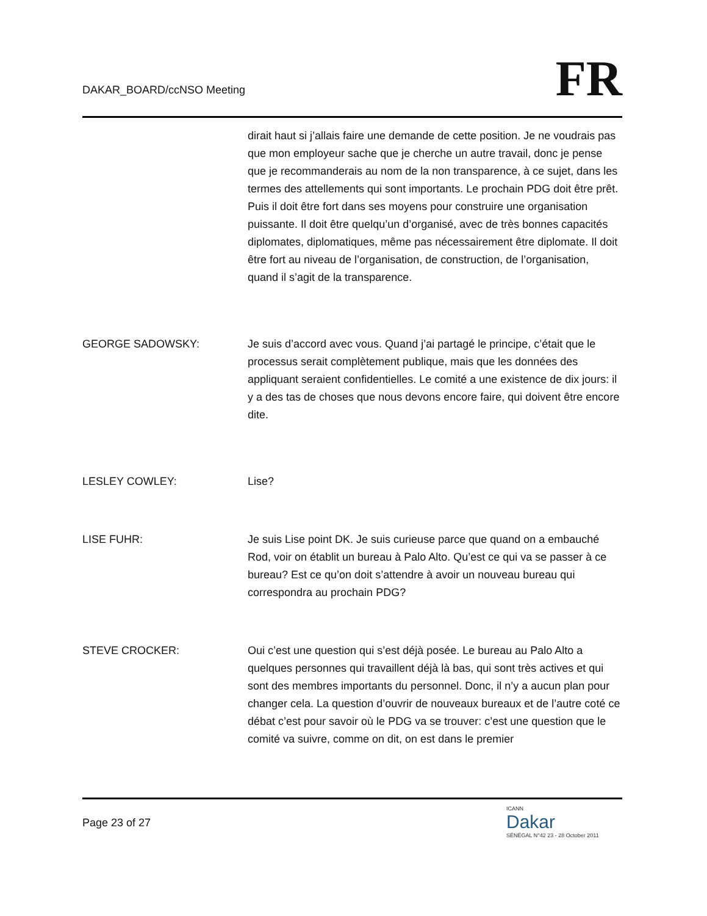DAKAR_BOARD/ccNSO Meeting
FR
dirait haut si j’allais faire une demande de cette position. Je ne voudrais pas que mon employeur sache que je cherche un autre travail, donc je pense que je recommanderais au nom de la non transparence, à ce sujet, dans les termes des attellements qui sont importants. Le prochain PDG doit être prêt. Puis il doit être fort dans ses moyens pour construire une organisation puissante. Il doit être quelqu’un d’organisé, avec de très bonnes capacités diplomates, diplomatiques, même pas nécessairement être diplomate. Il doit être fort au niveau de l’organisation, de construction, de l’organisation, quand il s’agit de la transparence.
GEORGE SADOWSKY: Je suis d’accord avec vous. Quand j’ai partagé le principe, c’était que le processus serait complètement publique, mais que les données des appliquant seraient confidentielles. Le comité a une existence de dix jours: il y a des tas de choses que nous devons encore faire, qui doivent être encore dite.
LESLEY COWLEY: Lise?
LISE FUHR: Je suis Lise point DK. Je suis curieuse parce que quand on a embauché Rod, voir on établit un bureau à Palo Alto. Qu’est ce qui va se passer à ce bureau? Est ce qu’on doit s’attendre à avoir un nouveau bureau qui correspondra au prochain PDG?
STEVE CROCKER: Oui c’est une question qui s’est déjà posée. Le bureau au Palo Alto a quelques personnes qui travaillent déjà là bas, qui sont très actives et qui sont des membres importants du personnel. Donc, il n’y a aucun plan pour changer cela. La question d’ouvrir de nouveaux bureaux et de l’autre coté ce débat c’est pour savoir où le PDG va se trouver: c’est une question que le comité va suivre, comme on dit, on est dans le premier
Page 23 of 27
ICANN
Dakar
SÉNÉGAL N°42 23 - 28 October 2011